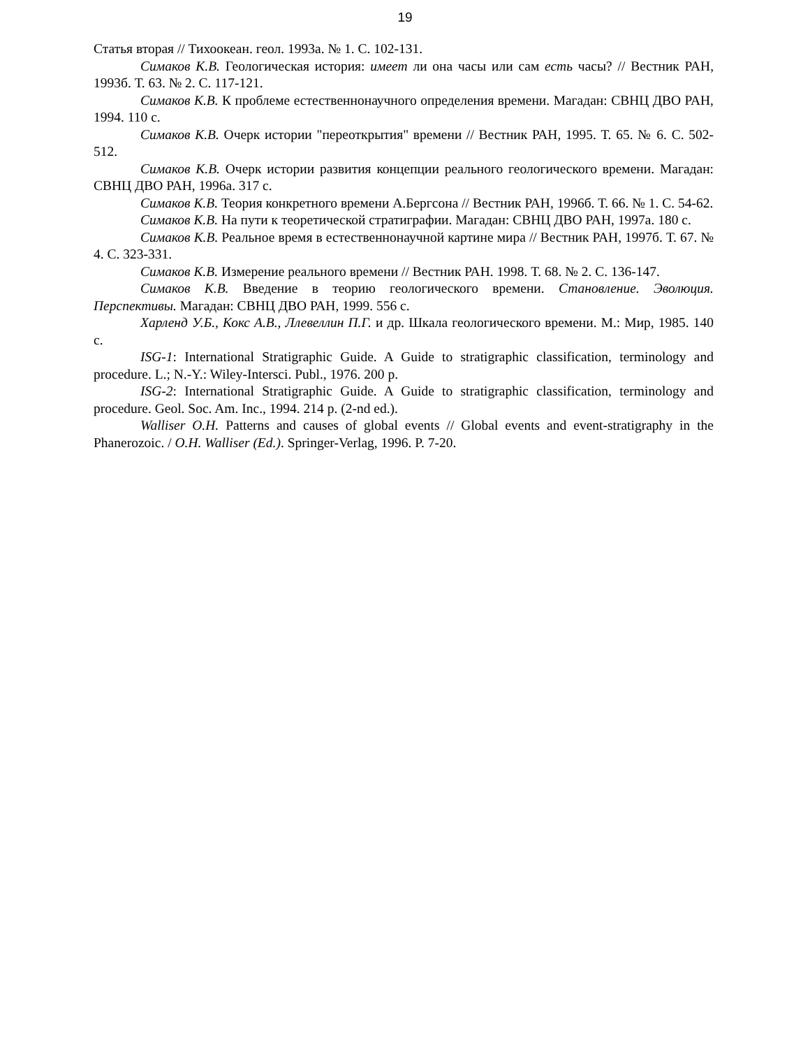19
Статья вторая // Тихоокеан. геол. 1993а. № 1. С. 102-131.
Симаков К.В. Геологическая история: имеет ли она часы или сам есть часы? // Вестник РАН, 1993б. Т. 63. № 2. С. 117-121.
Симаков К.В. К проблеме естественнонаучного определения времени. Магадан: СВНЦ ДВО РАН, 1994. 110 с.
Симаков К.В. Очерк истории "переоткрытия" времени // Вестник РАН, 1995. Т. 65. № 6. С. 502-512.
Симаков К.В. Очерк истории развития концепции реального геологического времени. Магадан: СВНЦ ДВО РАН, 1996а. 317 с.
Симаков К.В. Теория конкретного времени А.Бергсона // Вестник РАН, 1996б. Т. 66. № 1. С. 54-62.
Симаков К.В. На пути к теоретической стратиграфии. Магадан: СВНЦ ДВО РАН, 1997а. 180 с.
Симаков К.В. Реальное время в естественнонаучной картине мира // Вестник РАН, 1997б. Т. 67. № 4. С. 323-331.
Симаков К.В. Измерение реального времени // Вестник РАН. 1998. Т. 68. № 2. С. 136-147.
Симаков К.В. Введение в теорию геологического времени. Становление. Эволюция. Перспективы. Магадан: СВНЦ ДВО РАН, 1999. 556 с.
Харленд У.Б., Кокс А.В., Ллевеллин П.Г. и др. Шкала геологического времени. М.: Мир, 1985. 140 с.
ISG-1: International Stratigraphic Guide. A Guide to stratigraphic classification, terminology and procedure. L.; N.-Y.: Wiley-Intersci. Publ., 1976. 200 p.
ISG-2: International Stratigraphic Guide. A Guide to stratigraphic classification, terminology and procedure. Geol. Soc. Am. Inc., 1994. 214 p. (2-nd ed.).
Walliser O.H. Patterns and causes of global events // Global events and event-stratigraphy in the Phanerozoic. / O.H. Walliser (Ed.). Springer-Verlag, 1996. P. 7-20.